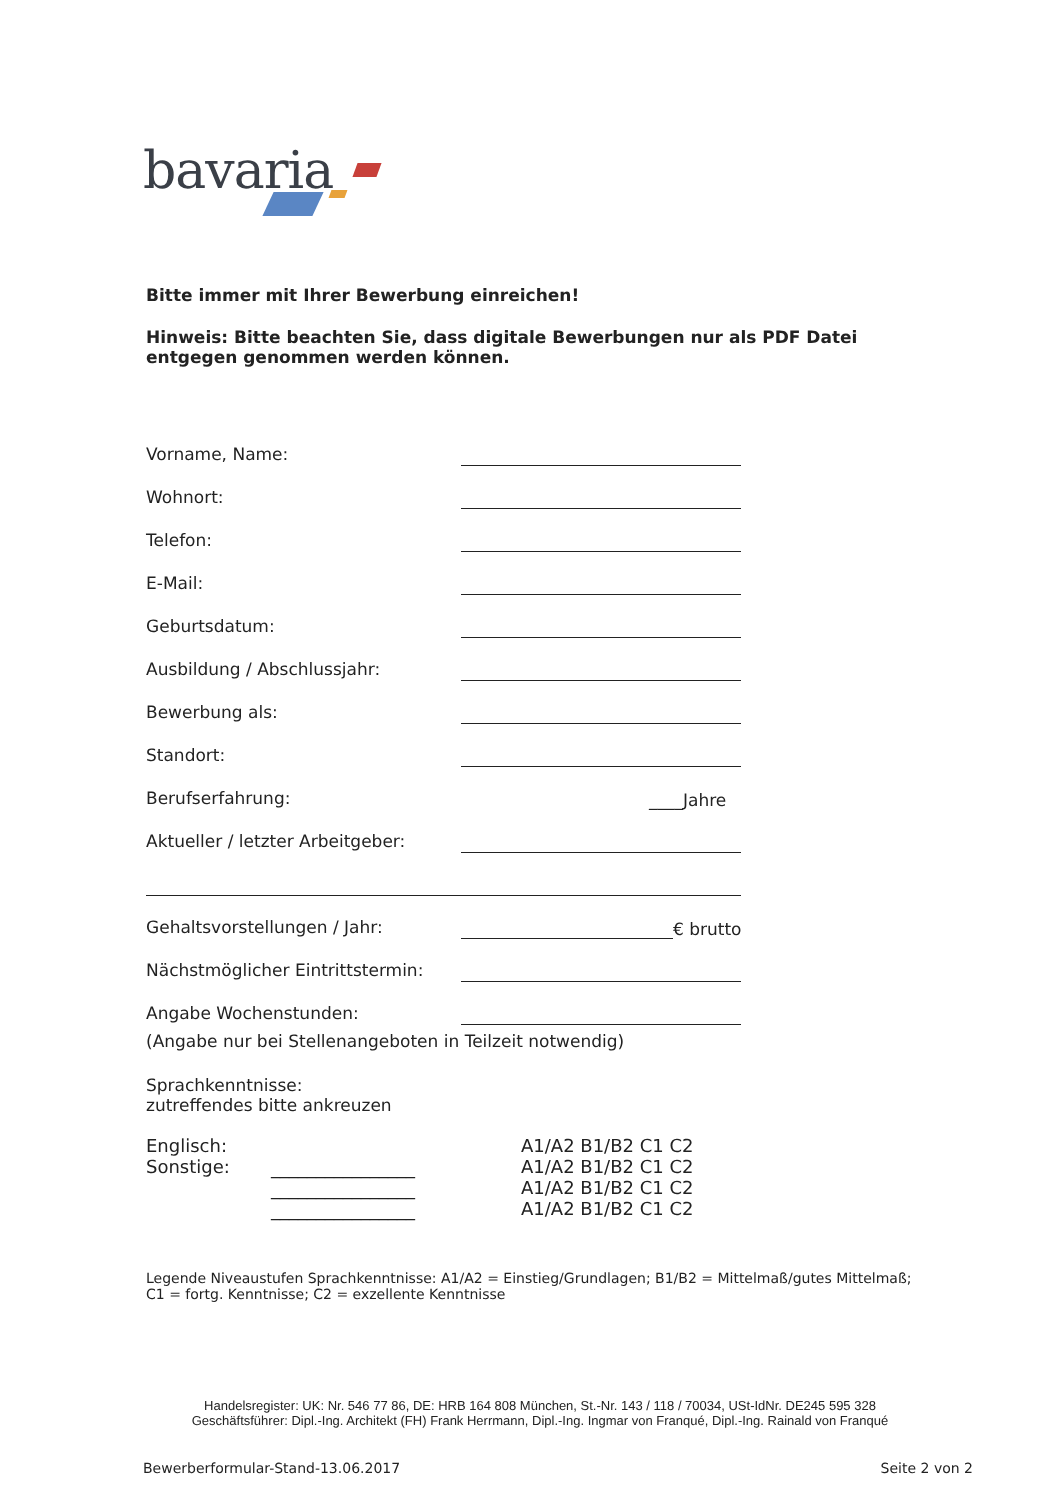bavaria
Bitte immer mit Ihrer Bewerbung einreichen!
Hinweis: Bitte beachten Sie, dass digitale Bewerbungen nur als PDF Datei entgegen genommen werden können.
Vorname, Name:
Wohnort:
Telefon:
E-Mail:
Geburtsdatum:
Ausbildung / Abschlussjahr:
Bewerbung als:
Standort:
Berufserfahrung: ____Jahre
Aktueller / letzter Arbeitgeber:
Gehaltsvorstellungen / Jahr: € brutto
Nächstmöglicher Eintrittstermin:
Angabe Wochenstunden:
(Angabe nur bei Stellenangeboten in Teilzeit notwendig)
Sprachkenntnisse:
zutreffendes bitte ankreuzen
Englisch:
Sonstige:
________________
________________
________________
A1/A2 B1/B2 C1 C2
A1/A2 B1/B2 C1 C2
A1/A2 B1/B2 C1 C2
A1/A2 B1/B2 C1 C2
Legende Niveaustufen Sprachkenntnisse: A1/A2 = Einstieg/Grundlagen; B1/B2 = Mittelmaß/gutes Mittelmaß; C1 = fortg. Kenntnisse; C2 = exzellente Kenntnisse
Handelsregister: UK: Nr. 546 77 86, DE: HRB 164 808 München, St.-Nr. 143 / 118 / 70034, USt-IdNr. DE245 595 328
Geschäftsführer: Dipl.-Ing. Architekt (FH) Frank Herrmann, Dipl.-Ing. Ingmar von Franqué, Dipl.-Ing. Rainald von Franqué
Bewerberformular-Stand-13.06.2017 Seite 2 von 2